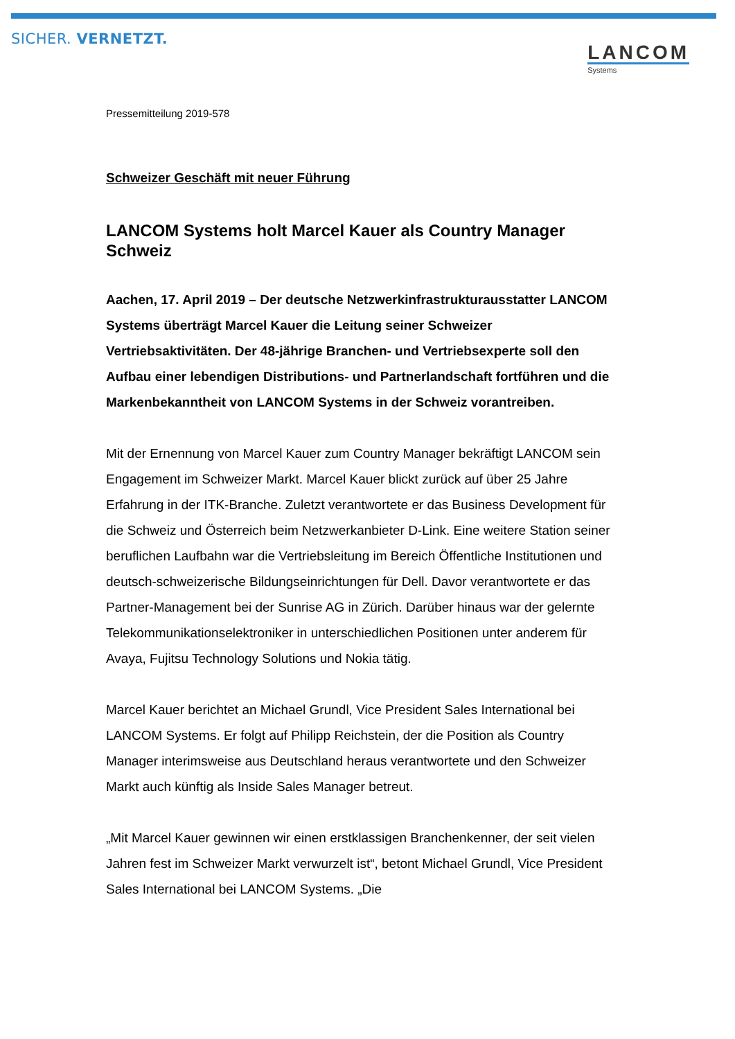SICHER. VERNETZT.
LANCOM
Systems
Pressemitteilung 2019-578
Schweizer Geschäft mit neuer Führung
LANCOM Systems holt Marcel Kauer als Country Manager Schweiz
Aachen, 17. April 2019 – Der deutsche Netzwerkinfrastrukturausstatter LANCOM Systems überträgt Marcel Kauer die Leitung seiner Schweizer Vertriebsaktivitäten. Der 48-jährige Branchen- und Vertriebsexperte soll den Aufbau einer lebendigen Distributions- und Partnerlandschaft fortführen und die Markenbekanntheit von LANCOM Systems in der Schweiz vorantreiben.
Mit der Ernennung von Marcel Kauer zum Country Manager bekräftigt LANCOM sein Engagement im Schweizer Markt. Marcel Kauer blickt zurück auf über 25 Jahre Erfahrung in der ITK-Branche. Zuletzt verantwortete er das Business Development für die Schweiz und Österreich beim Netzwerkanbieter D-Link. Eine weitere Station seiner beruflichen Laufbahn war die Vertriebsleitung im Bereich Öffentliche Institutionen und deutsch-schweizerische Bildungseinrichtungen für Dell. Davor verantwortete er das Partner-Management bei der Sunrise AG in Zürich. Darüber hinaus war der gelernte Telekommunikationselektroniker in unterschiedlichen Positionen unter anderem für Avaya, Fujitsu Technology Solutions und Nokia tätig.
Marcel Kauer berichtet an Michael Grundl, Vice President Sales International bei LANCOM Systems. Er folgt auf Philipp Reichstein, der die Position als Country Manager interimsweise aus Deutschland heraus verantwortete und den Schweizer Markt auch künftig als Inside Sales Manager betreut.
„Mit Marcel Kauer gewinnen wir einen erstklassigen Branchenkenner, der seit vielen Jahren fest im Schweizer Markt verwurzelt ist“, betont Michael Grundl, Vice President Sales International bei LANCOM Systems. „Die